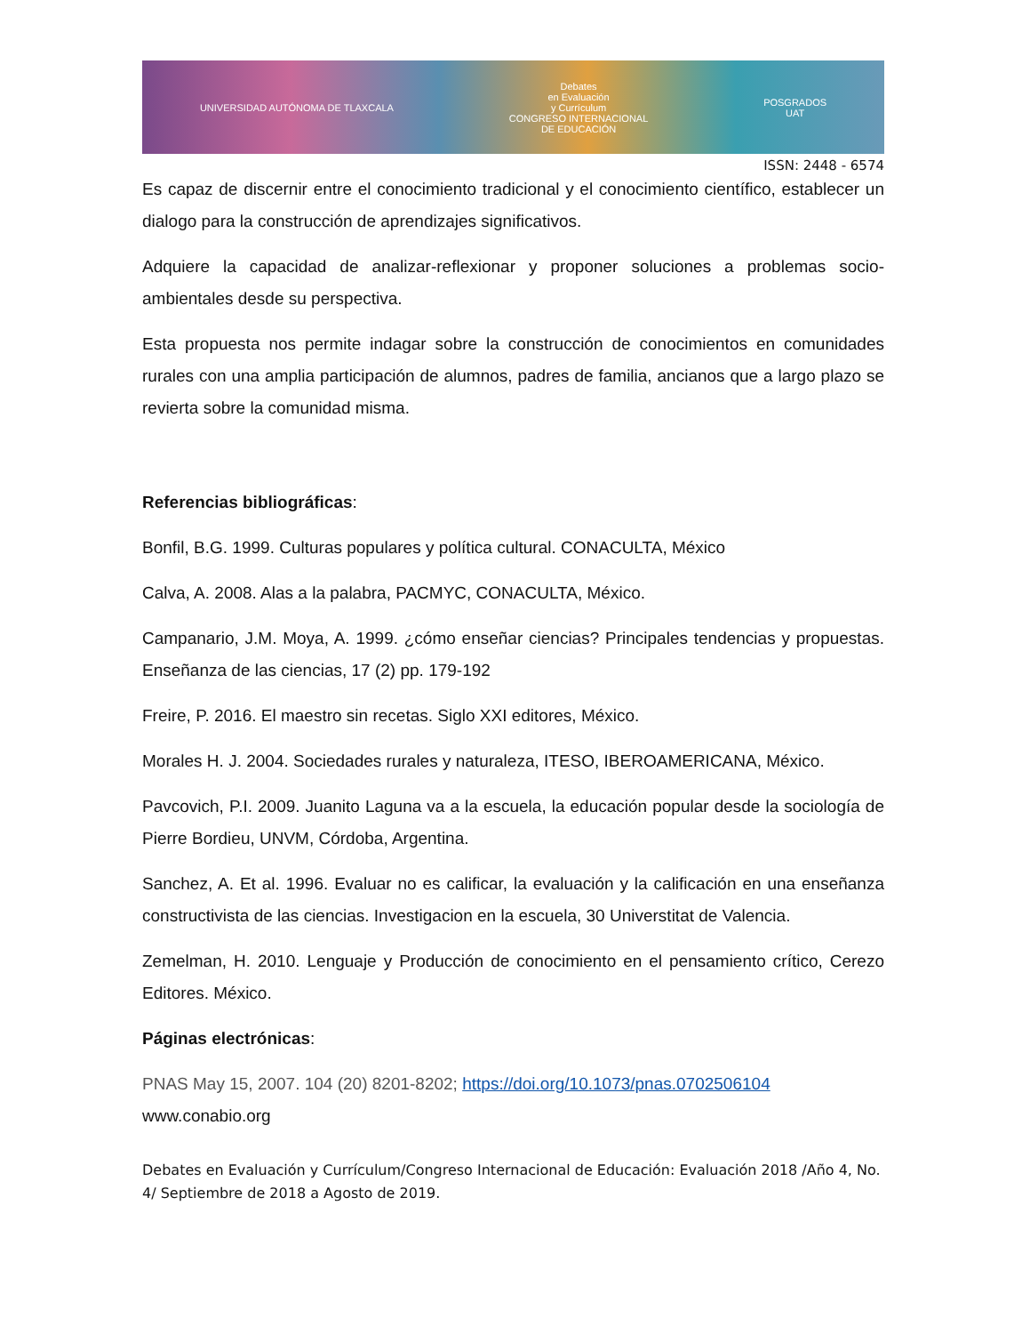UNIVERSIDAD AUTÓNOMA DE TLAXCALA Debates
en Evaluación
y Currículum
CONGRESO INTERNACIONAL
DE EDUCACIÓN POSGRADOS
UAT
ISSN: 2448 - 6574
Es capaz de discernir entre el conocimiento tradicional y el conocimiento científico, establecer un dialogo para la construcción de aprendizajes significativos.
Adquiere la capacidad de analizar-reflexionar y proponer soluciones a problemas socio-ambientales desde su perspectiva.
Esta propuesta nos permite indagar sobre la construcción de conocimientos en comunidades rurales con una amplia participación de alumnos, padres de familia, ancianos que a largo plazo se revierta sobre la comunidad misma.
Referencias bibliográficas:
Bonfil, B.G. 1999. Culturas populares y política cultural. CONACULTA, México
Calva, A. 2008. Alas a la palabra, PACMYC, CONACULTA, México.
Campanario, J.M. Moya, A. 1999. ¿cómo enseñar ciencias? Principales tendencias y propuestas. Enseñanza de las ciencias, 17 (2) pp. 179-192
Freire, P. 2016. El maestro sin recetas. Siglo XXI editores, México.
Morales H. J. 2004. Sociedades rurales y naturaleza, ITESO, IBEROAMERICANA, México.
Pavcovich, P.I. 2009. Juanito Laguna va a la escuela, la educación popular desde la sociología de Pierre Bordieu, UNVM, Córdoba, Argentina.
Sanchez, A. Et al. 1996. Evaluar no es calificar, la evaluación y la calificación en una enseñanza constructivista de las ciencias. Investigacion en la escuela, 30 Universtitat de Valencia.
Zemelman, H. 2010. Lenguaje y Producción de conocimiento en el pensamiento crítico, Cerezo Editores. México.
Páginas electrónicas:
PNAS May 15, 2007. 104 (20) 8201-8202; https://doi.org/10.1073/pnas.0702506104
www.conabio.org
Debates en Evaluación y Currículum/Congreso Internacional de Educación: Evaluación 2018 /Año 4, No. 4/ Septiembre de 2018 a Agosto de 2019.